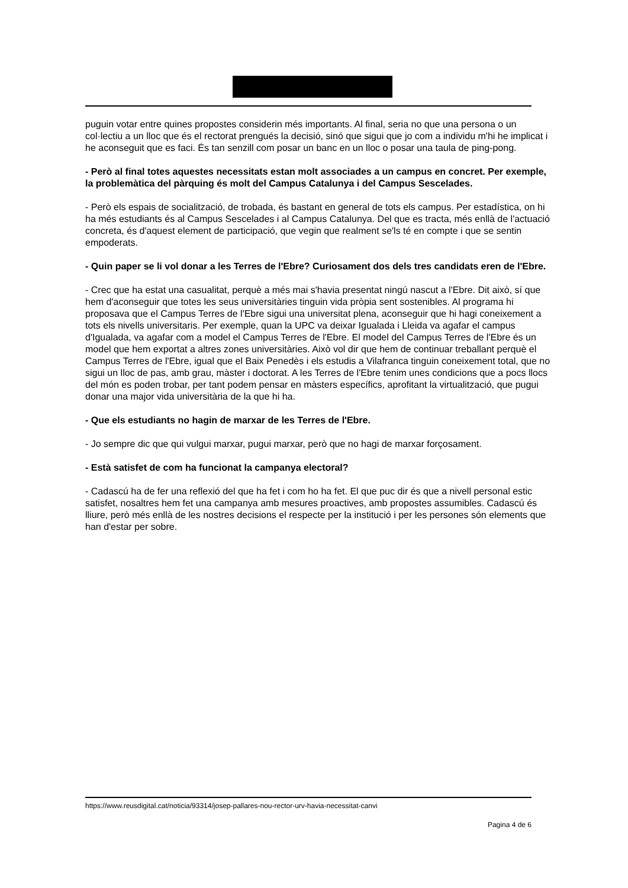puguin votar entre quines propostes considerin més importants. Al final, seria no que una persona o un col·lectiu a un lloc que és el rectorat prengués la decisió, sinó que sigui que jo com a individu m'hi he implicat i he aconseguit que es faci. És tan senzill com posar un banc en un lloc o posar una taula de ping-pong.
- Però al final totes aquestes necessitats estan molt associades a un campus en concret. Per exemple, la problemàtica del pàrquing és molt del Campus Catalunya i del Campus Sescelades.
- Però els espais de socialització, de trobada, és bastant en general de tots els campus. Per estadística, on hi ha més estudiants és al Campus Sescelades i al Campus Catalunya. Del que es tracta, més enllà de l'actuació concreta, és d'aquest element de participació, que vegin que realment se'ls té en compte i que se sentin empoderats.
- Quin paper se li vol donar a les Terres de l'Ebre? Curiosament dos dels tres candidats eren de l'Ebre.
- Crec que ha estat una casualitat, perquè a més mai s'havia presentat ningú nascut a l'Ebre. Dit això, sí que hem d'aconseguir que totes les seus universitàries tinguin vida pròpia sent sostenibles. Al programa hi proposava que el Campus Terres de l'Ebre sigui una universitat plena, aconseguir que hi hagi coneixement a tots els nivells universitaris. Per exemple, quan la UPC va deixar Igualada i Lleida va agafar el campus d'Igualada, va agafar com a model el Campus Terres de l'Ebre. El model del Campus Terres de l'Ebre és un model que hem exportat a altres zones universitàries. Això vol dir que hem de continuar treballant perquè el Campus Terres de l'Ebre, igual que el Baix Penedès i els estudis a Vilafranca tinguin coneixement total, que no sigui un lloc de pas, amb grau, màster i doctorat. A les Terres de l'Ebre tenim unes condicions que a pocs llocs del món es poden trobar, per tant podem pensar en màsters específics, aprofitant la virtualització, que pugui donar una major vida universitària de la que hi ha.
- Que els estudiants no hagin de marxar de les Terres de l'Ebre.
- Jo sempre dic que qui vulgui marxar, pugui marxar, però que no hagi de marxar forçosament.
- Està satisfet de com ha funcionat la campanya electoral?
- Cadascú ha de fer una reflexió del que ha fet i com ho ha fet. El que puc dir és que a nivell personal estic satisfet, nosaltres hem fet una campanya amb mesures proactives, amb propostes assumibles. Cadascú és lliure, però més enllà de les nostres decisions el respecte per la institució i per les persones són elements que han d'estar per sobre.
https://www.reusdigital.cat/noticia/93314/josep-pallares-nou-rector-urv-havia-necessitat-canvi
Pagina 4 de 6